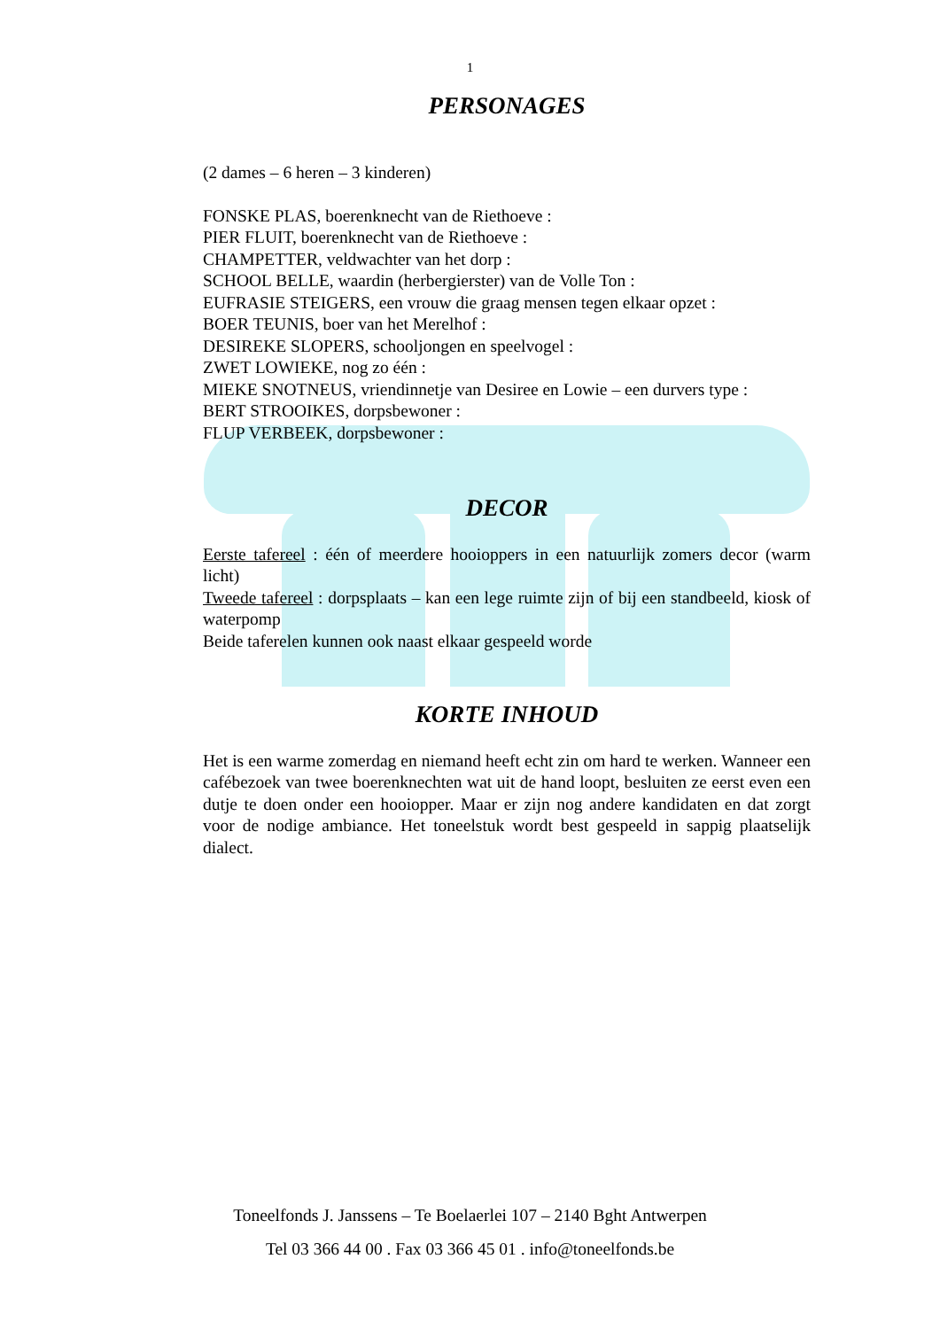1
PERSONAGES
(2 dames – 6 heren – 3 kinderen)
FONSKE PLAS, boerenknecht van de Riethoeve :
PIER FLUIT, boerenknecht van de Riethoeve :
CHAMPETTER, veldwachter van het dorp :
SCHOOL BELLE, waardin (herbergierster) van de Volle Ton :
EUFRASIE STEIGERS, een vrouw die graag mensen tegen elkaar opzet :
BOER TEUNIS, boer van het Merelhof :
DESIREKE SLOPERS, schooljongen en speelvogel :
ZWET LOWIEKE, nog zo één :
MIEKE SNOTNEUS, vriendinnetje van Desiree en Lowie – een durvers type :
BERT STROOIKES, dorpsbewoner :
FLUP VERBEEK, dorpsbewoner :
DECOR
Eerste tafereel : één of meerdere hooioppers in een natuurlijk zomers decor (warm licht)
Tweede tafereel : dorpsplaats – kan een lege ruimte zijn of bij een standbeeld, kiosk of waterpomp
Beide taferelen kunnen ook naast elkaar gespeeld worde
KORTE INHOUD
Het is een warme zomerdag en niemand heeft echt zin om hard te werken. Wanneer een cafébezoek van twee boerenknechten wat uit de hand loopt, besluiten ze eerst even een dutje te doen onder een hooiopper. Maar er zijn nog andere kandidaten en dat zorgt voor de nodige ambiance. Het toneelstuk wordt best gespeeld in sappig plaatselijk dialect.
Toneelfonds J. Janssens – Te Boelaerlei 107 – 2140 Bght Antwerpen
Tel 03 366 44 00 . Fax 03 366 45 01 . info@toneelfonds.be